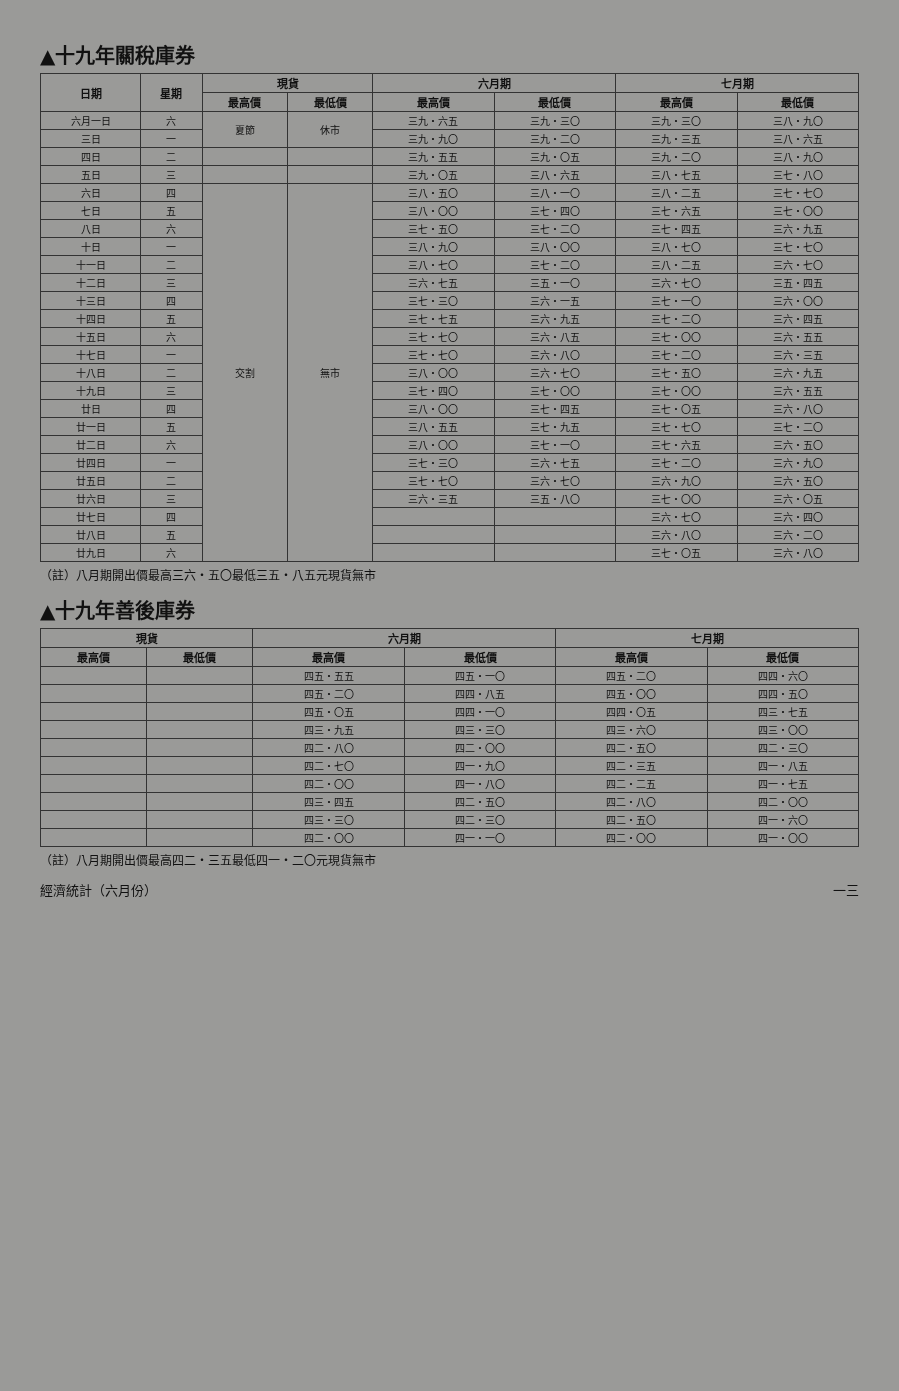▲十九年關稅庫券
| 日期 | 星期 | 現貨 | | 六月期 | | 七月期 | |
| --- | --- | --- | --- | --- | --- | --- | --- |
| | | 最高價 | 最低價 | 最高價 | 最低價 | 最高價 | 最低價 |
| 六月一日 | 六 | 夏節 | 休市 | 三九・六五 | 三九・三〇 | 三九・三〇 | 三八・九〇 |
| 三日 | 一 | | | 三九・九〇 | 三九・二〇 | 三九・三五 | 三八・六五 |
| 四日 | 二 | | | 三九・五五 | 三九・〇五 | 三九・二〇 | 三八・九〇 |
| 五日 | 三 | | | 三九・〇五 | 三八・六五 | 三八・七五 | 三七・八〇 |
| 六日 | 四 | 交割 | 無市 | 三八・五〇 | 三八・一〇 | 三八・二五 | 三七・七〇 |
| 七日 | 五 | | | 三八・〇〇 | 三七・四〇 | 三七・六五 | 三七・〇〇 |
| 八日 | 六 | | | 三七・五〇 | 三七・二〇 | 三七・四五 | 三六・九五 |
| 十日 | 一 | | | 三八・九〇 | 三八・〇〇 | 三八・七〇 | 三七・七〇 |
| 十一日 | 二 | | | 三八・七〇 | 三七・二〇 | 三八・二五 | 三六・七〇 |
| 十二日 | 三 | | | 三六・七五 | 三五・一〇 | 三六・七〇 | 三五・四五 |
| 十三日 | 四 | | | 三七・三〇 | 三六・一五 | 三七・一〇 | 三六・〇〇 |
| 十四日 | 五 | | | 三七・七五 | 三六・九五 | 三七・二〇 | 三六・四五 |
| 十五日 | 六 | | | 三七・七〇 | 三六・八五 | 三七・〇〇 | 三六・五五 |
| 十七日 | 一 | | | 三七・七〇 | 三六・八〇 | 三七・二〇 | 三六・三五 |
| 十八日 | 二 | | | 三八・〇〇 | 三六・七〇 | 三七・五〇 | 三六・九五 |
| 十九日 | 三 | | | 三七・四〇 | 三七・〇〇 | 三七・〇〇 | 三六・五五 |
| 廿日 | 四 | | | 三八・〇〇 | 三七・四五 | 三七・〇五 | 三六・八〇 |
| 廿一日 | 五 | | | 三八・五五 | 三七・九五 | 三七・七〇 | 三七・二〇 |
| 廿二日 | 六 | | | 三八・〇〇 | 三七・一〇 | 三七・六五 | 三六・五〇 |
| 廿四日 | 一 | | | 三七・三〇 | 三六・七五 | 三七・二〇 | 三六・九〇 |
| 廿五日 | 二 | | | 三七・七〇 | 三六・七〇 | 三六・九〇 | 三六・五〇 |
| 廿六日 | 三 | | | 三六・三五 | 三五・八〇 | 三七・〇〇 | 三六・〇五 |
| 廿七日 | 四 | | | | | 三六・七〇 | 三六・四〇 |
| 廿八日 | 五 | | | | | 三六・八〇 | 三六・二〇 |
| 廿九日 | 六 | | | | | 三七・〇五 | 三六・八〇 |
（註）八月期開出價最高三六・五〇最低三五・八五元現貨無市
▲十九年善後庫券
| 現貨 | | 六月期 | | 七月期 | |
| --- | --- | --- | --- | --- | --- |
| 最高價 | 最低價 | 最高價 | 最低價 | 最高價 | 最低價 |
| | | 四五・五五 | 四五・一〇 | 四五・二〇 | 四四・六〇 |
| | | 四五・二〇 | 四四・八五 | 四五・〇〇 | 四四・五〇 |
| | | 四五・〇五 | 四四・一〇 | 四四・〇五 | 四三・七五 |
| | | 四三・九五 | 四三・三〇 | 四三・六〇 | 四三・〇〇 |
| | | 四二・八〇 | 四二・〇〇 | 四二・五〇 | 四二・三〇 |
| | | 四二・七〇 | 四一・九〇 | 四二・三五 | 四一・八五 |
| | | 四二・〇〇 | 四一・八〇 | 四二・二五 | 四一・七五 |
| | | 四三・四五 | 四二・五〇 | 四二・八〇 | 四二・〇〇 |
| | | 四三・三〇 | 四二・三〇 | 四二・五〇 | 四一・六〇 |
| | | 四二・〇〇 | 四一・一〇 | 四二・〇〇 | 四一・〇〇 |
（註）八月期開出價最高四二・三五最低四一・二〇元現貨無市
經濟統計（六月份） 一三